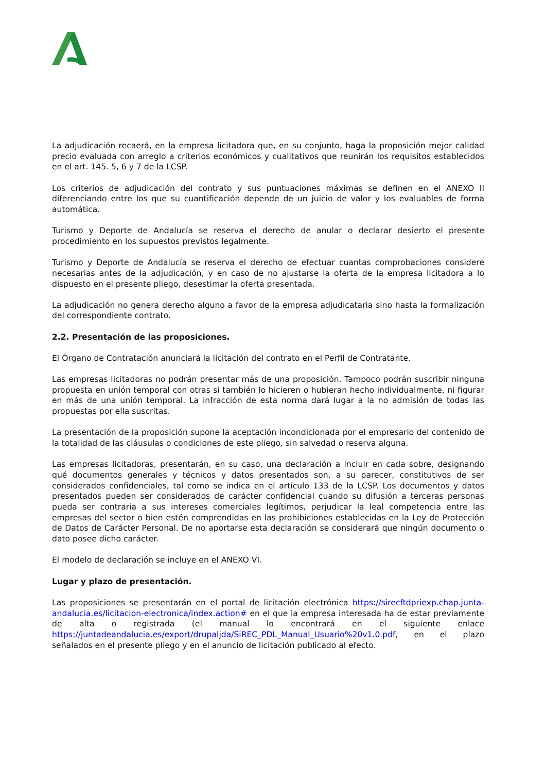La adjudicación recaerá, en la empresa licitadora que, en su conjunto, haga la proposición mejor calidad precio evaluada con arreglo a criterios económicos y cualitativos que reunirán los requisitos establecidos en el art. 145. 5, 6 y 7 de la LCSP.
Los criterios de adjudicación del contrato y sus puntuaciones máximas se definen en el ANEXO II diferenciando entre los que su cuantificación depende de un juicio de valor y los evaluables de forma automática.
Turismo y Deporte de Andalucía se reserva el derecho de anular o declarar desierto el presente procedimiento en los supuestos previstos legalmente.
Turismo y Deporte de Andalucía se reserva el derecho de efectuar cuantas comprobaciones considere necesarias antes de la adjudicación, y en caso de no ajustarse la oferta de la empresa licitadora a lo dispuesto en el presente pliego, desestimar la oferta presentada.
La adjudicación no genera derecho alguno a favor de la empresa adjudicataria sino hasta la formalización del correspondiente contrato.
2.2. Presentación de las proposiciones.
El Órgano de Contratación anunciará la licitación del contrato en el Perfil de Contratante.
Las empresas licitadoras no podrán presentar más de una proposición. Tampoco podrán suscribir ninguna propuesta en unión temporal con otras si también lo hicieren o hubieran hecho individualmente, ni figurar en más de una unión temporal. La infracción de esta norma dará lugar a la no admisión de todas las propuestas por ella suscritas.
La presentación de la proposición supone la aceptación incondicionada por el empresario del contenido de la totalidad de las cláusulas o condiciones de este pliego, sin salvedad o reserva alguna.
Las empresas licitadoras, presentarán, en su caso, una declaración a incluir en cada sobre, designando qué documentos generales y técnicos y datos presentados son, a su parecer, constitutivos de ser considerados confidenciales, tal como se indica en el artículo 133 de la LCSP. Los documentos y datos presentados pueden ser considerados de carácter confidencial cuando su difusión a terceras personas pueda ser contraria a sus intereses comerciales legítimos, perjudicar la leal competencia entre las empresas del sector o bien estén comprendidas en las prohibiciones establecidas en la Ley de Protección de Datos de Carácter Personal. De no aportarse esta declaración se considerará que ningún documento o dato posee dicho carácter.
El modelo de declaración se incluye en el ANEXO VI.
Lugar y plazo de presentación.
Las proposiciones se presentarán en el portal de licitación electrónica https://sirecftdpriexp.chap.junta-andalucia.es/licitacion-electronica/index.action# en el que la empresa interesada ha de estar previamente de alta o registrada (el manual lo encontrará en el siguiente enlace https://juntadeandalucia.es/export/drupaljda/SiREC_PDL_Manual_Usuario%20v1.0.pdf, en el plazo señalados en el presente pliego y en el anuncio de licitación publicado al efecto.